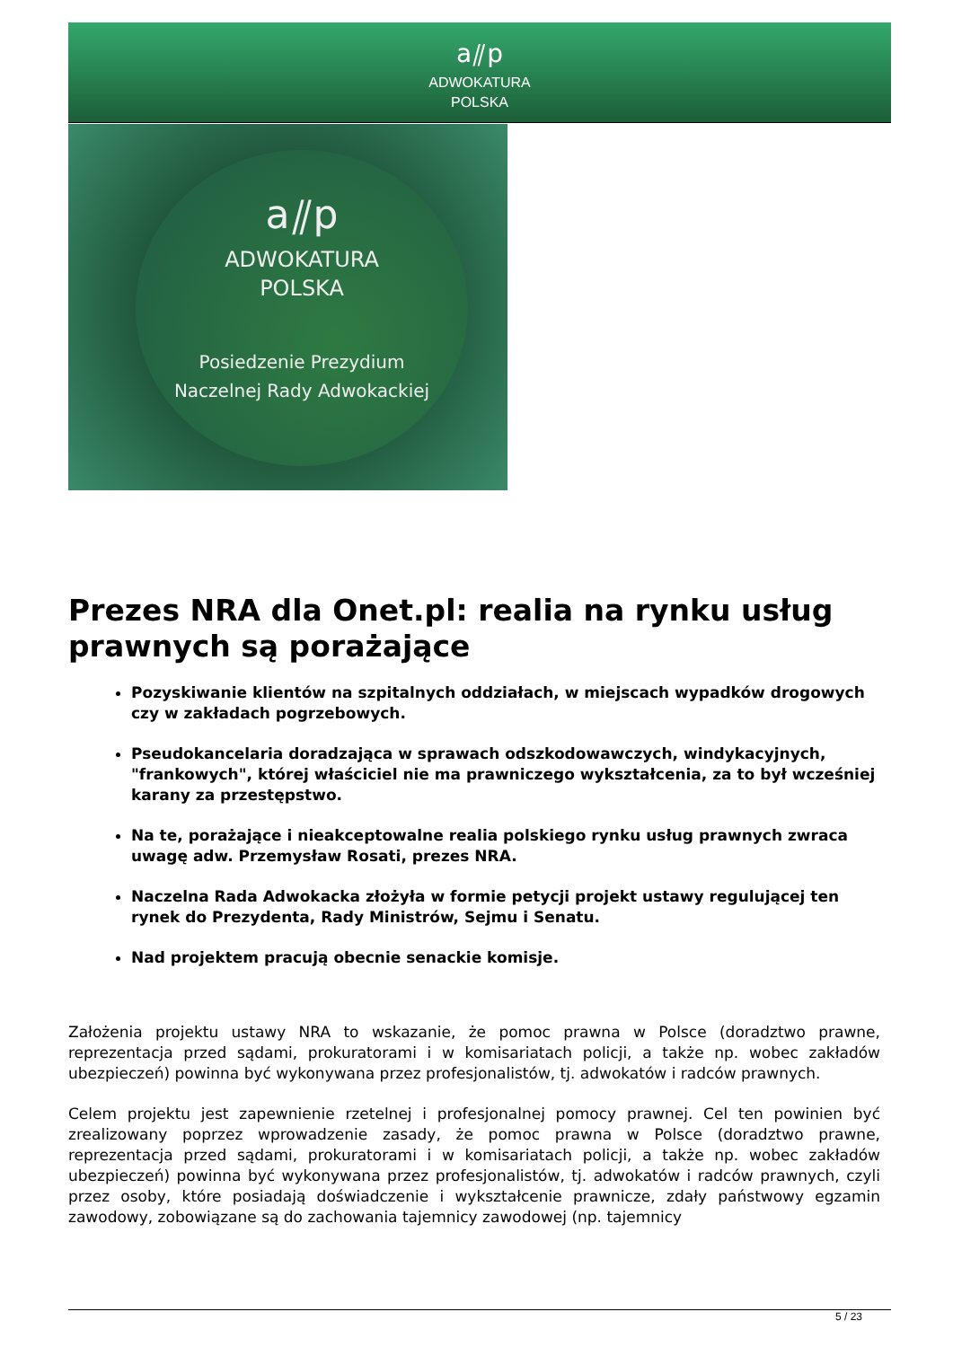a⫽p
ADWOKATURA
POLSKA
a⫽p
ADWOKATURA
POLSKA
Posiedzenie Prezydium
Naczelnej Rady Adwokackiej
Prezes NRA dla Onet.pl: realia na rynku usług prawnych są porażające
Pozyskiwanie klientów na szpitalnych oddziałach, w miejscach wypadków drogowych czy w zakładach pogrzebowych.
Pseudokancelaria doradzająca w sprawach odszkodowawczych, windykacyjnych, "frankowych", której właściciel nie ma prawniczego wykształcenia, za to był wcześniej karany za przestępstwo.
Na te, porażające i nieakceptowalne realia polskiego rynku usług prawnych zwraca uwagę adw. Przemysław Rosati, prezes NRA.
Naczelna Rada Adwokacka złożyła w formie petycji projekt ustawy regulującej ten rynek do Prezydenta, Rady Ministrów, Sejmu i Senatu.
Nad projektem pracują obecnie senackie komisje.
Założenia projektu ustawy NRA to wskazanie, że pomoc prawna w Polsce (doradztwo prawne, reprezentacja przed sądami, prokuratorami i w komisariatach policji, a także np. wobec zakładów ubezpieczeń) powinna być wykonywana przez profesjonalistów, tj. adwokatów i radców prawnych.
Celem projektu jest zapewnienie rzetelnej i profesjonalnej pomocy prawnej. Cel ten powinien być zrealizowany poprzez wprowadzenie zasady, że pomoc prawna w Polsce (doradztwo prawne, reprezentacja przed sądami, prokuratorami i w komisariatach policji, a także np. wobec zakładów ubezpieczeń) powinna być wykonywana przez profesjonalistów, tj. adwokatów i radców prawnych, czyli przez osoby, które posiadają doświadczenie i wykształcenie prawnicze, zdały państwowy egzamin zawodowy, zobowiązane są do zachowania tajemnicy zawodowej (np. tajemnicy
5 / 23